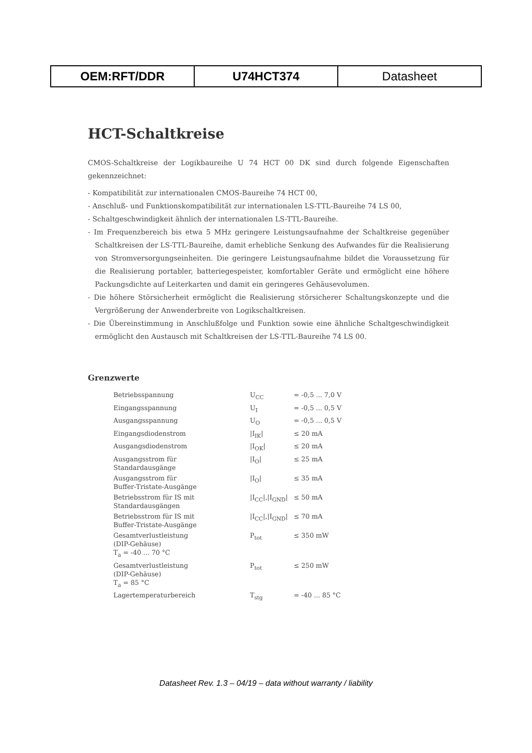| OEM:RFT/DDR | U74HCT374 | Datasheet |
HCT-Schaltkreise
CMOS-Schaltkreise der Logikbaureihe U 74 HCT 00 DK sind durch folgende Eigenschaften gekennzeichnet:
- Kompatibilität zur internationalen CMOS-Baureihe 74 HCT 00,
- Anschluß- und Funktionskompatibilität zur internationalen LS-TTL-Baureihe 74 LS 00,
- Schaltgeschwindigkeit ähnlich der internationalen LS-TTL-Baureihe.
- Im Frequenzbereich bis etwa 5 MHz geringere Leistungsaufnahme der Schaltkreise gegenüber Schaltkreisen der LS-TTL-Baureihe, damit erhebliche Senkung des Aufwandes für die Realisierung von Stromversorgungseinheiten. Die geringere Leistungsaufnahme bildet die Voraussetzung für die Realisierung portabler, batteriegespeister, komfortabler Geräte und ermöglicht eine höhere Packungsdichte auf Leiterkarten und damit ein geringeres Gehäusevolumen.
- Die höhere Störsicherheit ermöglicht die Realisierung störsicherer Schaltungskonzepte und die Vergrößerung der Anwenderbreite von Logikschaltkreisen.
- Die Übereinstimmung in Anschlußfolge und Funktion sowie eine ähnliche Schaltgeschwindigkeit ermöglicht den Austausch mit Schaltkreisen der LS-TTL-Baureihe 74 LS 00.
Grenzwerte
| Betriebsspannung | U<sub>CC</sub> | = -0,5 ... 7,0 V |
| Eingangsspannung | U<sub>I</sub> | = -0,5 ... 0,5 V |
| Ausgangsspannung | U<sub>O</sub> | = -0,5 ... 0,5 V |
| Eingangsdiodenstrom | /I<sub>IK</sub>/ | ≤ 20 mA |
| Ausgangsdiodenstrom | /I<sub>OK</sub>/ | ≤ 20 mA |
| Ausgangsstrom für Standardausgänge | /I<sub>O</sub>/ | ≤ 25 mA |
| Ausgangsstrom für Buffer-Tristate-Ausgänge | /I<sub>O</sub>/ | ≤ 35 mA |
| Betriebsstrom für IS mit Standardausgängen | /I<sub>CC</sub>/,/I<sub>GND</sub>/ | ≤ 50 mA |
| Betriebsstrom für IS mit Buffer-Tristate-Ausgänge | /I<sub>CC</sub>/,/I<sub>GND</sub>/ | ≤ 70 mA |
| Gesamtverlustleistung (DIP-Gehäuse) T<sub>a</sub> = -40 ... 70 °C | P<sub>tot</sub> | ≤ 350 mW |
| Gesamtverlustleistung (DIP-Gehäuse) T<sub>a</sub> = 85 °C | P<sub>tot</sub> | ≤ 250 mW |
| Lagertemperaturbereich | T<sub>stg</sub> | = -40 ... 85 °C |
Datasheet Rev. 1.3 – 04/19 – data without warranty / liability